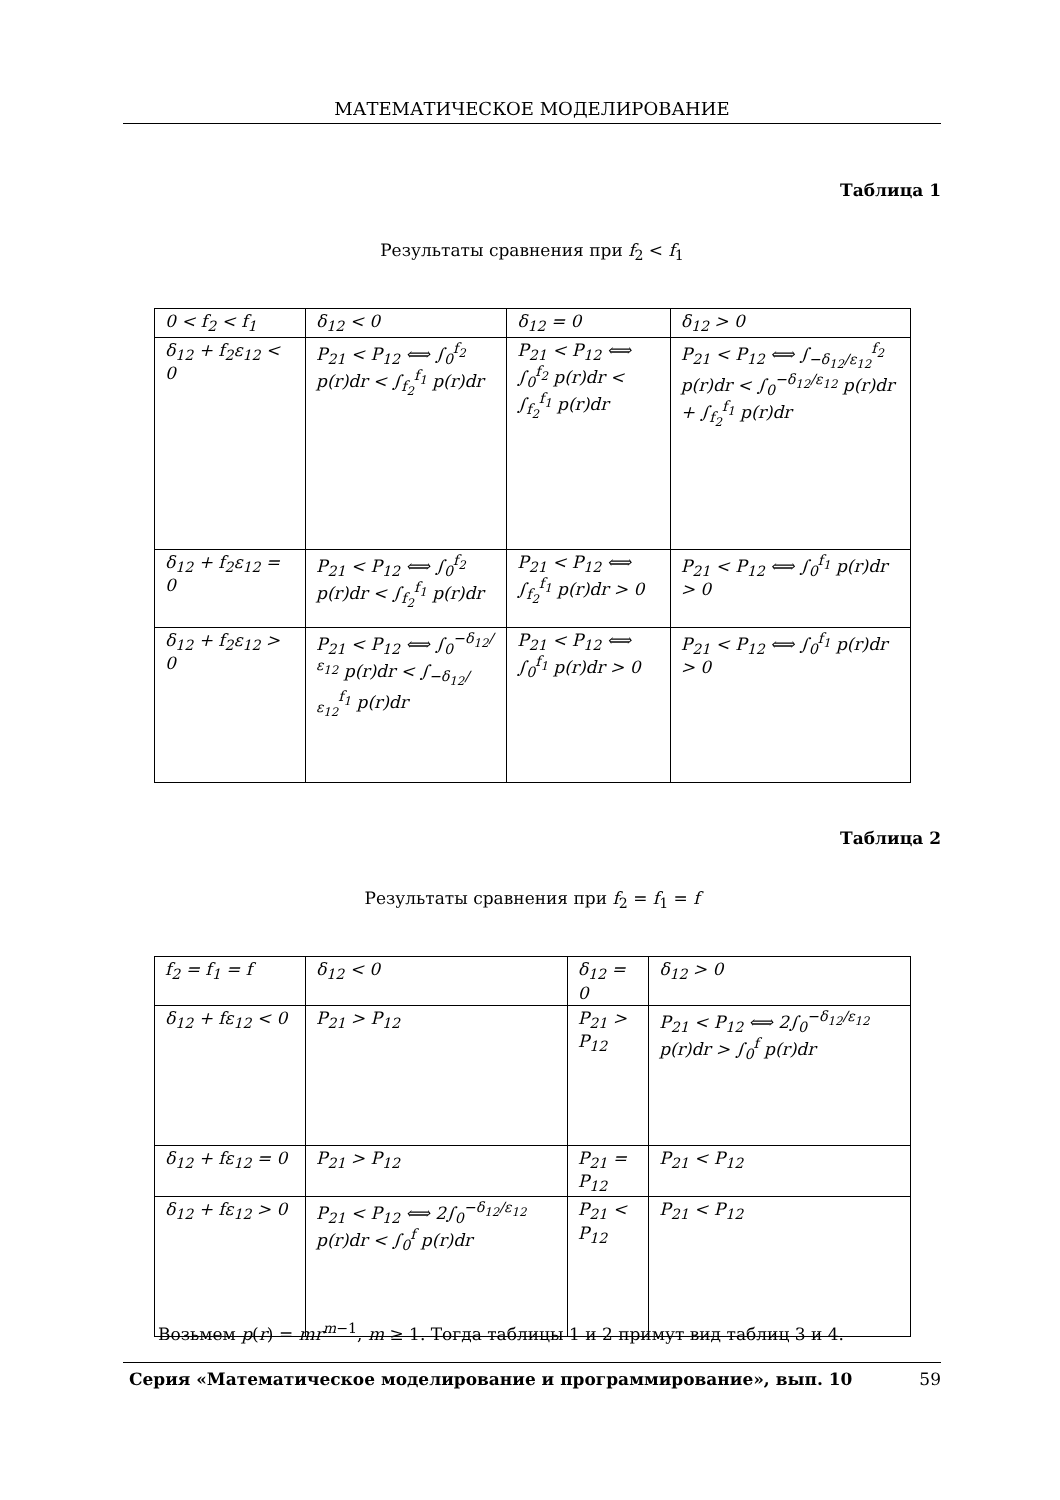МАТЕМАТИЧЕСКОЕ МОДЕЛИРОВАНИЕ
Таблица 1
Результаты сравнения при f<sub>2</sub> < f<sub>1</sub>
| 0 < f<sub>2</sub> < f<sub>1</sub> | δ<sub>12</sub> < 0 | δ<sub>12</sub> = 0 | δ<sub>12</sub> > 0 |
| δ<sub>12</sub> + f<sub>2</sub>ε<sub>12</sub> < 0 | P<sub>21</sub> < P<sub>12</sub> ⟺ ∫<sub>0</sub><sup>f<sub>2</sub></sup> p(r)dr < ∫<sub>f<sub>2</sub></sub><sup>f<sub>1</sub></sup> p(r)dr | P<sub>21</sub> < P<sub>12</sub> ⟺ ∫<sub>0</sub><sup>f<sub>2</sub></sup> p(r)dr < ∫<sub>f<sub>2</sub></sub><sup>f<sub>1</sub></sup> p(r)dr | P<sub>21</sub> < P<sub>12</sub> ⟺ ∫<sub>−δ<sub>12</sub>/ε<sub>12</sub></sub><sup>f<sub>2</sub></sup> p(r)dr < ∫<sub>0</sub><sup>−δ<sub>12</sub>/ε<sub>12</sub></sup> p(r)dr + ∫<sub>f<sub>2</sub></sub><sup>f<sub>1</sub></sup> p(r)dr |
| δ<sub>12</sub> + f<sub>2</sub>ε<sub>12</sub> = 0 | P<sub>21</sub> < P<sub>12</sub> ⟺ ∫<sub>0</sub><sup>f<sub>2</sub></sup> p(r)dr < ∫<sub>f<sub>2</sub></sub><sup>f<sub>1</sub></sup> p(r)dr | P<sub>21</sub> < P<sub>12</sub> ⟺ ∫<sub>f<sub>2</sub></sub><sup>f<sub>1</sub></sup> p(r)dr > 0 | P<sub>21</sub> < P<sub>12</sub> ⟺ ∫<sub>0</sub><sup>f<sub>1</sub></sup> p(r)dr > 0 |
| δ<sub>12</sub> + f<sub>2</sub>ε<sub>12</sub> > 0 | P<sub>21</sub> < P<sub>12</sub> ⟺ ∫<sub>0</sub><sup>−δ<sub>12</sub>/ε<sub>12</sub></sup> p(r)dr < ∫<sub>−δ<sub>12</sub>/ε<sub>12</sub></sub><sup>f<sub>1</sub></sup> p(r)dr | P<sub>21</sub> < P<sub>12</sub> ⟺ ∫<sub>0</sub><sup>f<sub>1</sub></sup> p(r)dr > 0 | P<sub>21</sub> < P<sub>12</sub> ⟺ ∫<sub>0</sub><sup>f<sub>1</sub></sup> p(r)dr > 0 |
Таблица 2
Результаты сравнения при f<sub>2</sub> = f<sub>1</sub> = f
| f<sub>2</sub> = f<sub>1</sub> = f | δ<sub>12</sub> < 0 | δ<sub>12</sub> = 0 | δ<sub>12</sub> > 0 |
| δ<sub>12</sub> + fε<sub>12</sub> < 0 | P<sub>21</sub> > P<sub>12</sub> | P<sub>21</sub> > P<sub>12</sub> | P<sub>21</sub> < P<sub>12</sub> ⟺ 2∫<sub>0</sub><sup>−δ<sub>12</sub>/ε<sub>12</sub></sup> p(r)dr > ∫<sub>0</sub><sup>f</sup> p(r)dr |
| δ<sub>12</sub> + fε<sub>12</sub> = 0 | P<sub>21</sub> > P<sub>12</sub> | P<sub>21</sub> = P<sub>12</sub> | P<sub>21</sub> < P<sub>12</sub> |
| δ<sub>12</sub> + fε<sub>12</sub> > 0 | P<sub>21</sub> < P<sub>12</sub> ⟺ 2∫<sub>0</sub><sup>−δ<sub>12</sub>/ε<sub>12</sub></sup> p(r)dr < ∫<sub>0</sub><sup>f</sup> p(r)dr | P<sub>21</sub> < P<sub>12</sub> | P<sub>21</sub> < P<sub>12</sub> |
Возьмем p(r) = mr<sup>m−1</sup>, m ≥ 1. Тогда таблицы 1 и 2 примут вид таблиц 3 и 4.
Серия «Математическое моделирование и программирование», вып. 10 59